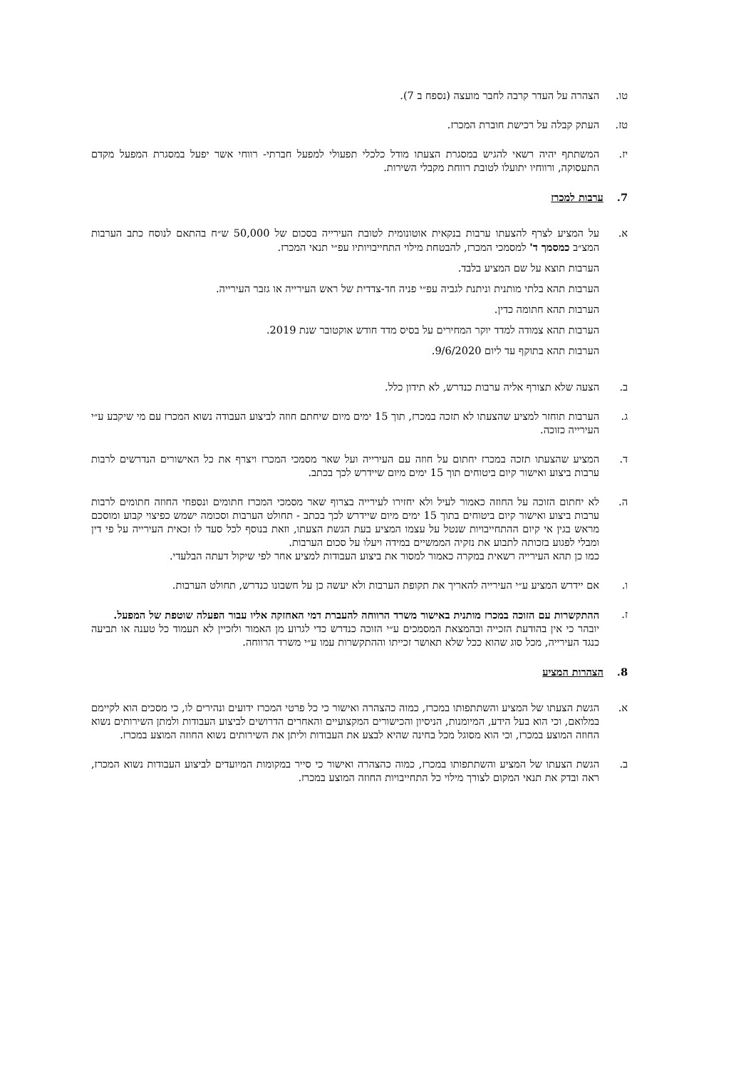טו. הצהרה על העדר קרבה לחבר מועצה (נספח ב 7).
טז. העתק קבלה על רכישת חוברת המכרז.
יז. המשתתף יהיה רשאי להגיש במסגרת הצעתו מודל כלכלי תפעולי למפעל חברתי- רווחי אשר יפעל במסגרת המפעל מקדם התעסוקה, ורווחיו יתועלו לטובת רווחת מקבלי השירות.
7. ערבות למכרז
א. על המציע לצרף להצעתו ערבות בנקאית אוטונומית לטובת העירייה בסכום של 50,000 ש״ח בהתאם לנוסח כתב הערבות המצ״ב כמסמך ד' למסמכי המכרז, להבטחת מילוי התחייבויותיו עפ״י תנאי המכרז.
הערבות תוצא על שם המציע בלבד.
הערבות תהא בלתי מותנית וניתנת לגביה עפ״י פניה חד-צדדית של ראש העירייה או גזבר העירייה.
הערבות תהא חתומה כדין.
הערבות תהא צמודה למדד יוקר המחירים על בסיס מדד חודש אוקטובר שנת 2019.
הערבות תהא בתוקף עד ליום 9/6/2020.
ב. הצעה שלא תצורף אליה ערבות כנדרש, לא תידון כלל.
ג. הערבות תוחזר למציע שהצעתו לא תזכה במכרז, תוך 15 ימים מיום שיחתם חוזה לביצוע העבודה נשוא המכרז עם מי שיקבע ע״י העירייה כזוכה.
ד. המציע שהצעתו תזכה במכרז יחתום על חוזה עם העירייה ועל שאר מסמכי המכרז ויצרף את כל האישורים הנדרשים לרבות ערבות ביצוע ואישור קיום ביטוחים תוך 15 ימים מיום שיידרש לכך בכתב.
ה. לא יחתום הזוכה על החוזה כאמור לעיל ולא יחזירו לעירייה בצרוף שאר מסמכי המכרז חתומים ונספחי החוזה חתומים לרבות ערבות ביצוע ואישור קיום ביטוחים בתוך 15 ימים מיום שיידרש לכך בכתב - תחולט הערבות וסכומה ישמש כפיצוי קבוע ומוסכם מראש בגין אי קיום ההתחייבויות שנטל על עצמו המציע בעת הגשת הצעתו, וזאת בנוסף לכל סעד לו זכאית העירייה על פי דין ומבלי לפגוע בזכותה לתבוע את נזקיה הממשיים במידה ויעלו על סכום הערבות.
כמו כן תהא העירייה רשאית במקרה כאמור למסור את ביצוע העבודות למציע אחר לפי שיקול דעתה הבלעדי.
ו. אם יידרש המציע ע״י העירייה להאריך את תקופת הערבות ולא יעשה כן על חשבונו כנדרש, תחולט הערבות.
ז. ההתקשרות עם הזוכה במכרז מותנית באישור משרד הרווחה להעברת דמי האחזקה אליו עבור הפעלה שוטפת של המפעל.
יובהר כי אין בהודעת הזכייה ובהמצאת המסמכים ע״י הזוכה כנדרש כדי לגרוע מן האמור ולזכיין לא תעמוד כל טענה או תביעה כנגד העירייה, מכל סוג שהוא ככל שלא תאושר זכייתו וההתקשרות עמו ע״י משרד הרווחה.
8. הצהרות המציע
א. הגשת הצעתו של המציע והשתתפותו במכרז, כמוה כהצהרה ואישור כי כל פרטי המכרז ידועים ונהירים לו, כי מסכים הוא לקיימם במלואם, וכי הוא בעל הידע, המיומנות, הניסיון והכישורים המקצועיים והאחרים הדרושים לביצוע העבודות ולמתן השירותים נשוא החוזה המוצע במכרז, וכי הוא מסוגל מכל בחינה שהיא לבצע את העבודות וליתן את השירותים נשוא החוזה המוצע במכרז.
ב. הגשת הצעתו של המציע והשתתפותו במכרז, כמוה כהצהרה ואישור כי סייר במקומות המיועדים לביצוע העבודות נשוא המכרז, ראה ובדק את תנאי המקום לצורך מילוי כל התחייבויות החוזה המוצע במכרז.